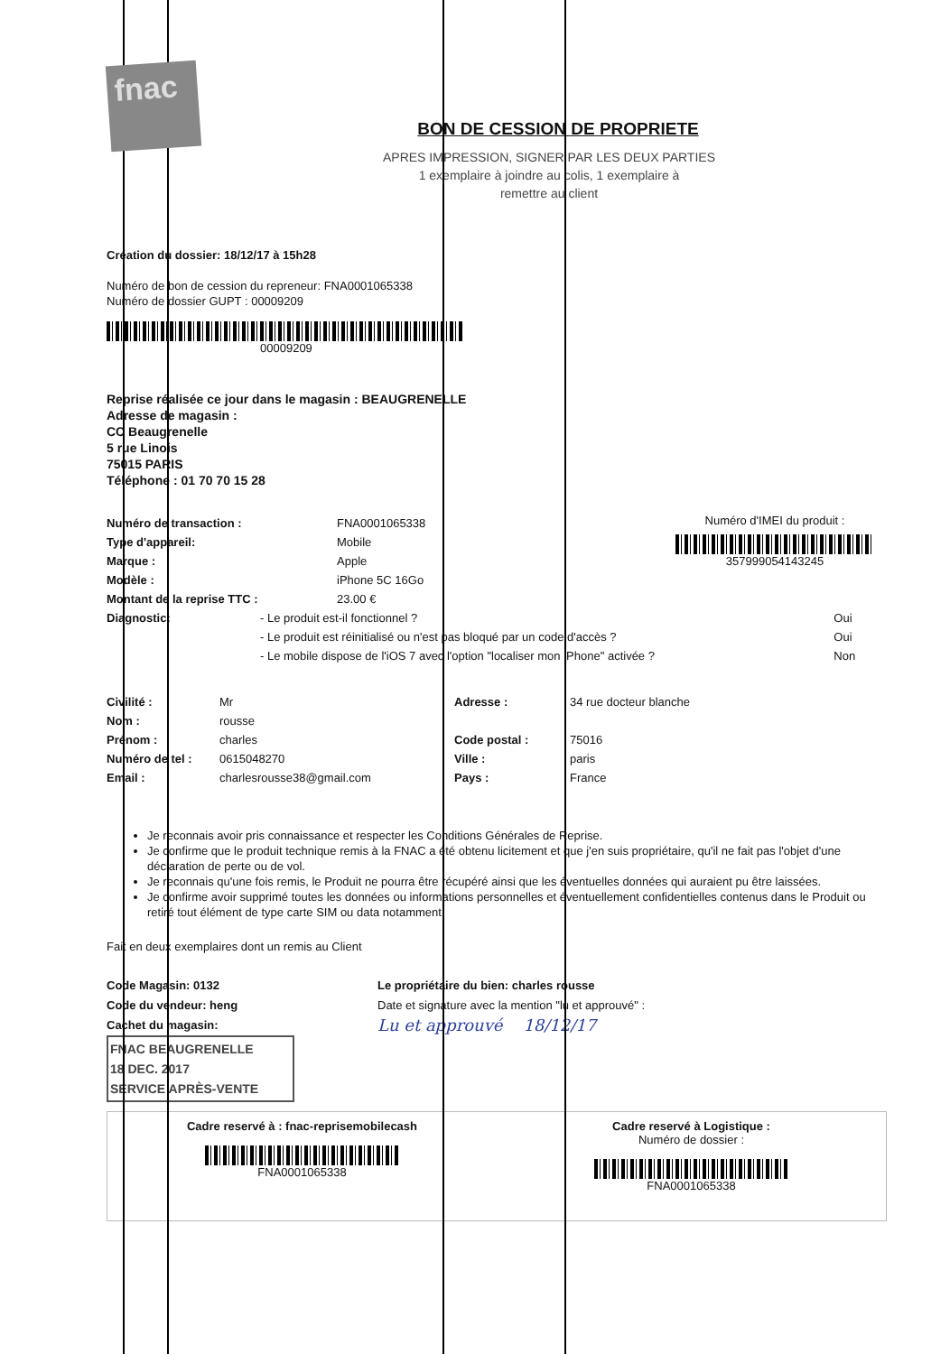fnac
BON DE CESSION DE PROPRIETE
APRES IMPRESSION, SIGNER PAR LES DEUX PARTIES
1 exemplaire à joindre au colis, 1 exemplaire à
remettre au client
Création du dossier: 18/12/17 à 15h28
Numéro de bon de cession du repreneur: FNA0001065338
Numéro de dossier GUPT : 00009209
00009209
Reprise réalisée ce jour dans le magasin : BEAUGRENELLE
Adresse de magasin :
CC Beaugrenelle
5 rue Linois
75015 PARIS
Téléphone : 01 70 70 15 28
| Numéro de transaction : | FNA0001065338 |
| Type d'appareil: | Mobile |
| Marque : | Apple |
| Modèle : | iPhone 5C 16Go |
| Montant de la reprise TTC : | 23.00 € |
Numéro d'IMEI du produit :
357999054143245
| Diagnostic: | - Le produit est-il fonctionnel ? | Oui |
| | - Le produit est réinitialisé ou n'est pas bloqué par un code d'accès ? | Oui |
| | - Le mobile dispose de l'iOS 7 avec l'option "localiser mon iPhone" activée ? | Non |
| Civilité : | Mr | Adresse : | 34 rue docteur blanche |
| Nom : | rousse | | |
| Prénom : | charles | Code postal : | 75016 |
| Numéro de tel : | 0615048270 | Ville : | paris |
| Email : | charlesrousse38@gmail.com | Pays : | France |
Je reconnais avoir pris connaissance et respecter les Conditions Générales de Reprise.
Je confirme que le produit technique remis à la FNAC a été obtenu licitement et que j'en suis propriétaire, qu'il ne fait pas l'objet d'une déclaration de perte ou de vol.
Je reconnais qu'une fois remis, le Produit ne pourra être récupéré ainsi que les éventuelles données qui auraient pu être laissées.
Je confirme avoir supprimé toutes les données ou informations personnelles et éventuellement confidentielles contenus dans le Produit ou retiré tout élément de type carte SIM ou data notamment.
Fait en deux exemplaires dont un remis au Client
Code Magasin: 0132
Code du vendeur: heng
Cachet du magasin:
FNAC BEAUGRENELLE
18 DEC. 2017
SERVICE APRÈS-VENTE
Le propriétaire du bien: charles rousse
Date et signature avec la mention "lu et approuvé" :
Lu et approuvé 18/12/17
Cadre reservé à : fnac-reprisemobilecash
FNA0001065338
Cadre reservé à Logistique :
Numéro de dossier :
FNA0001065338